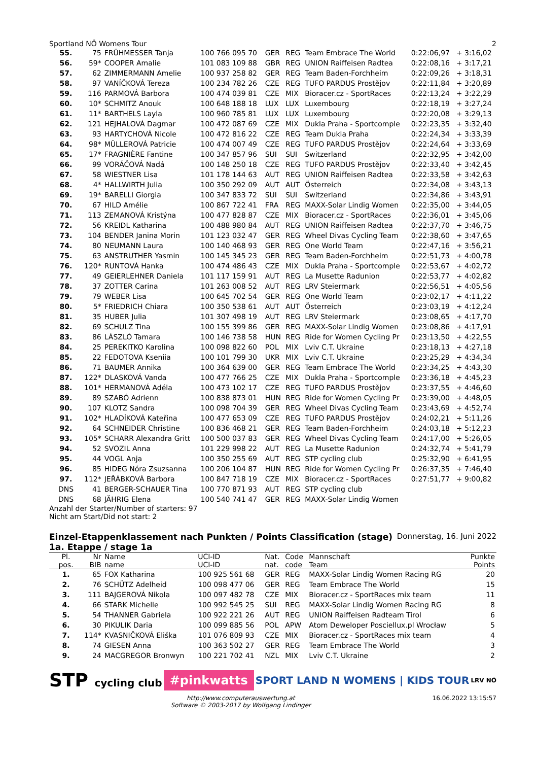Sportland NÖ Womens Tour 2
| 55. | 75 | FRÜHMESSER Tanja | 100 766 095 70 | GER | REG | Team Embrace The World | 0:22:06,97 | + 3:16,02 |
| 56. | 59* | COOPER Amalie | 101 083 109 88 | GBR | REG | UNION Raiffeisen Radtea | 0:22:08,16 | + 3:17,21 |
| 57. | 62 | ZIMMERMANN Amelie | 100 937 258 82 | GER | REG | Team Baden-Forchheim | 0:22:09,26 | + 3:18,31 |
| 58. | 97 | VANÍČKOVÁ Tereza | 100 234 782 26 | CZE | REG | TUFO PARDUS Prostějov | 0:22:11,84 | + 3:20,89 |
| 59. | 116 | PARMOVÁ Barbora | 100 474 039 81 | CZE | MIX | Bioracer.cz - SportRaces | 0:22:13,24 | + 3:22,29 |
| 60. | 10* | SCHMITZ Anouk | 100 648 188 18 | LUX | LUX | Luxembourg | 0:22:18,19 | + 3:27,24 |
| 61. | 11* | BARTHELS Layla | 100 960 785 81 | LUX | LUX | Luxembourg | 0:22:20,08 | + 3:29,13 |
| 62. | 121 | HEJHALOVÁ Dagmar | 100 472 087 69 | CZE | MIX | Dukla Praha - Sportcomple | 0:22:23,35 | + 3:32,40 |
| 63. | 93 | HARTYCHOVÁ Nicole | 100 472 816 22 | CZE | REG | Team Dukla Praha | 0:22:24,34 | + 3:33,39 |
| 64. | 98* | MÜLLEROVÁ Patricie | 100 474 007 49 | CZE | REG | TUFO PARDUS Prostějov | 0:22:24,64 | + 3:33,69 |
| 65. | 17* | FRAGNIÈRE Fantine | 100 347 857 96 | SUI | SUI | Switzerland | 0:22:32,95 | + 3:42,00 |
| 66. | 99 | VORÁČOVÁ Nadá | 100 148 250 18 | CZE | REG | TUFO PARDUS Prostějov | 0:22:33,40 | + 3:42,45 |
| 67. | 58 | WIESTNER Lisa | 101 178 144 63 | AUT | REG | UNION Raiffeisen Radtea | 0:22:33,58 | + 3:42,63 |
| 68. | 4* | HALLWIRTH Julia | 100 350 292 09 | AUT | AUT | Österreich | 0:22:34,08 | + 3:43,13 |
| 69. | 19* | BARELLI Giorgia | 100 347 833 72 | SUI | SUI | Switzerland | 0:22:34,86 | + 3:43,91 |
| 70. | 67 | HILD Amélie | 100 867 722 41 | FRA | REG | MAXX-Solar Lindig Women | 0:22:35,00 | + 3:44,05 |
| 71. | 113 | ZEMANOVÁ Kristýna | 100 477 828 87 | CZE | MIX | Bioracer.cz - SportRaces | 0:22:36,01 | + 3:45,06 |
| 72. | 56 | KREIDL Katharina | 100 488 980 84 | AUT | REG | UNION Raiffeisen Radtea | 0:22:37,70 | + 3:46,75 |
| 73. | 104 | BENDER Janina Morin | 101 123 032 47 | GER | REG | Wheel Divas Cycling Team | 0:22:38,60 | + 3:47,65 |
| 74. | 80 | NEUMANN Laura | 100 140 468 93 | GER | REG | One World Team | 0:22:47,16 | + 3:56,21 |
| 75. | 63 | ANSTRUTHER Yasmin | 100 145 345 23 | GER | REG | Team Baden-Forchheim | 0:22:51,73 | + 4:00,78 |
| 76. | 120* | RUNTOVÁ Hanka | 100 474 486 43 | CZE | MIX | Dukla Praha - Sportcomple | 0:22:53,67 | + 4:02,72 |
| 77. | 49 | GEIERLEHNER Daniela | 101 117 159 91 | AUT | REG | La Musette Radunion | 0:22:53,77 | + 4:02,82 |
| 78. | 37 | ZOTTER Carina | 101 263 008 52 | AUT | REG | LRV Steiermark | 0:22:56,51 | + 4:05,56 |
| 79. | 79 | WEBER Lisa | 100 645 702 54 | GER | REG | One World Team | 0:23:02,17 | + 4:11,22 |
| 80. | 5* | FRIEDRICH Chiara | 100 350 538 61 | AUT | AUT | Österreich | 0:23:03,19 | + 4:12,24 |
| 81. | 35 | HUBER Julia | 101 307 498 19 | AUT | REG | LRV Steiermark | 0:23:08,65 | + 4:17,70 |
| 82. | 69 | SCHULZ Tina | 100 155 399 86 | GER | REG | MAXX-Solar Lindig Women | 0:23:08,86 | + 4:17,91 |
| 83. | 86 | LÁSZLÓ Tamara | 100 146 738 58 | HUN | REG | Ride for Women Cycling Pr | 0:23:13,50 | + 4:22,55 |
| 84. | 25 | PEREKITKO Karolina | 100 098 822 60 | POL | MIX | Lviv C.T. Ukraine | 0:23:18,13 | + 4:27,18 |
| 85. | 22 | FEDOTOVA Kseniia | 100 101 799 30 | UKR | MIX | Lviv C.T. Ukraine | 0:23:25,29 | + 4:34,34 |
| 86. | 71 | BAUMER Annika | 100 364 639 00 | GER | REG | Team Embrace The World | 0:23:34,25 | + 4:43,30 |
| 87. | 122* | DLASKOVÁ Vanda | 100 477 766 25 | CZE | MIX | Dukla Praha - Sportcomple | 0:23:36,18 | + 4:45,23 |
| 88. | 101* | HERMANOVÁ Adéla | 100 473 102 17 | CZE | REG | TUFO PARDUS Prostějov | 0:23:37,55 | + 4:46,60 |
| 89. | 89 | SZABÓ Adrienn | 100 838 873 01 | HUN | REG | Ride for Women Cycling Pr | 0:23:39,00 | + 4:48,05 |
| 90. | 107 | KLOTZ Sandra | 100 098 704 39 | GER | REG | Wheel Divas Cycling Team | 0:23:43,69 | + 4:52,74 |
| 91. | 102* | HLADÍKOVÁ Kateřina | 100 477 653 09 | CZE | REG | TUFO PARDUS Prostějov | 0:24:02,21 | + 5:11,26 |
| 92. | 64 | SCHNEIDER Christine | 100 836 468 21 | GER | REG | Team Baden-Forchheim | 0:24:03,18 | + 5:12,23 |
| 93. | 105* | SCHARR Alexandra Gritt | 100 500 037 83 | GER | REG | Wheel Divas Cycling Team | 0:24:17,00 | + 5:26,05 |
| 94. | 52 | SVOZIL Anna | 101 229 998 22 | AUT | REG | La Musette Radunion | 0:24:32,74 | + 5:41,79 |
| 95. | 44 | VOGL Anja | 100 350 255 69 | AUT | REG | STP cycling club | 0:25:32,90 | + 6:41,95 |
| 96. | 85 | HIDEG Nóra Zsuzsanna | 100 206 104 87 | HUN | REG | Ride for Women Cycling Pr | 0:26:37,35 | + 7:46,40 |
| 97. | 112* | JEŘÁBKOVÁ Barbora | 100 847 718 19 | CZE | MIX | Bioracer.cz - SportRaces | 0:27:51,77 | + 9:00,82 |
| DNS | 41 | BERGER-SCHAUER Tina | 100 770 871 93 | AUT | REG | STP cycling club | | |
| DNS | 68 | JÄHRIG Elena | 100 540 741 47 | GER | REG | MAXX-Solar Lindig Women | | |
Anzahl der Starter/Number of starters: 97
Nicht am Start/Did not start: 2
Einzel-Etappenklassement nach Punkten / Points Classification (stage)
1a. Etappe / stage 1a
Donnerstag, 16. Juni 2022
| Pl. pos. | Nr BIB | Name name | UCI-ID UCI-ID | Nat. nat. | Code code | Mannschaft Team | Punkte Points |
| --- | --- | --- | --- | --- | --- | --- | --- |
| 1. | 65 | FOX Katharina | 100 925 561 68 | GER | REG | MAXX-Solar Lindig Women Racing RG | 20 |
| 2. | 76 | SCHÜTZ Adelheid | 100 098 477 06 | GER | REG | Team Embrace The World | 15 |
| 3. | 111 | BAJGEROVÁ Nikola | 100 097 482 78 | CZE | MIX | Bioracer.cz - SportRaces mix team | 11 |
| 4. | 66 | STARK Michelle | 100 992 545 25 | SUI | REG | MAXX-Solar Lindig Women Racing RG | 8 |
| 5. | 54 | THANNER Gabriela | 100 922 221 26 | AUT | REG | UNION Raiffeisen Radteam Tirol | 6 |
| 6. | 30 | PIKULIK Daria | 100 099 885 56 | POL | APW | Atom Deweloper Posciellux.pl Wrocław | 5 |
| 7. | 114* | KVASNIČKOVÁ Eliška | 101 076 809 93 | CZE | MIX | Bioracer.cz - SportRaces mix team | 4 |
| 8. | 74 | GIESEN Anna | 100 363 502 27 | GER | REG | Team Embrace The World | 3 |
| 9. | 24 | MACGREGOR Bronwyn | 100 221 702 41 | NZL | MIX | Lviv C.T. Ukraine | 2 |
STP cycling club #pinkwatts SPORT LAND N WOMENS | KIDS TOUR LRV NÖ
http://www.computerauswertung.at
Software © 2003-2017 by Wolfgang Lindinger 16.06.2022 13:15:57